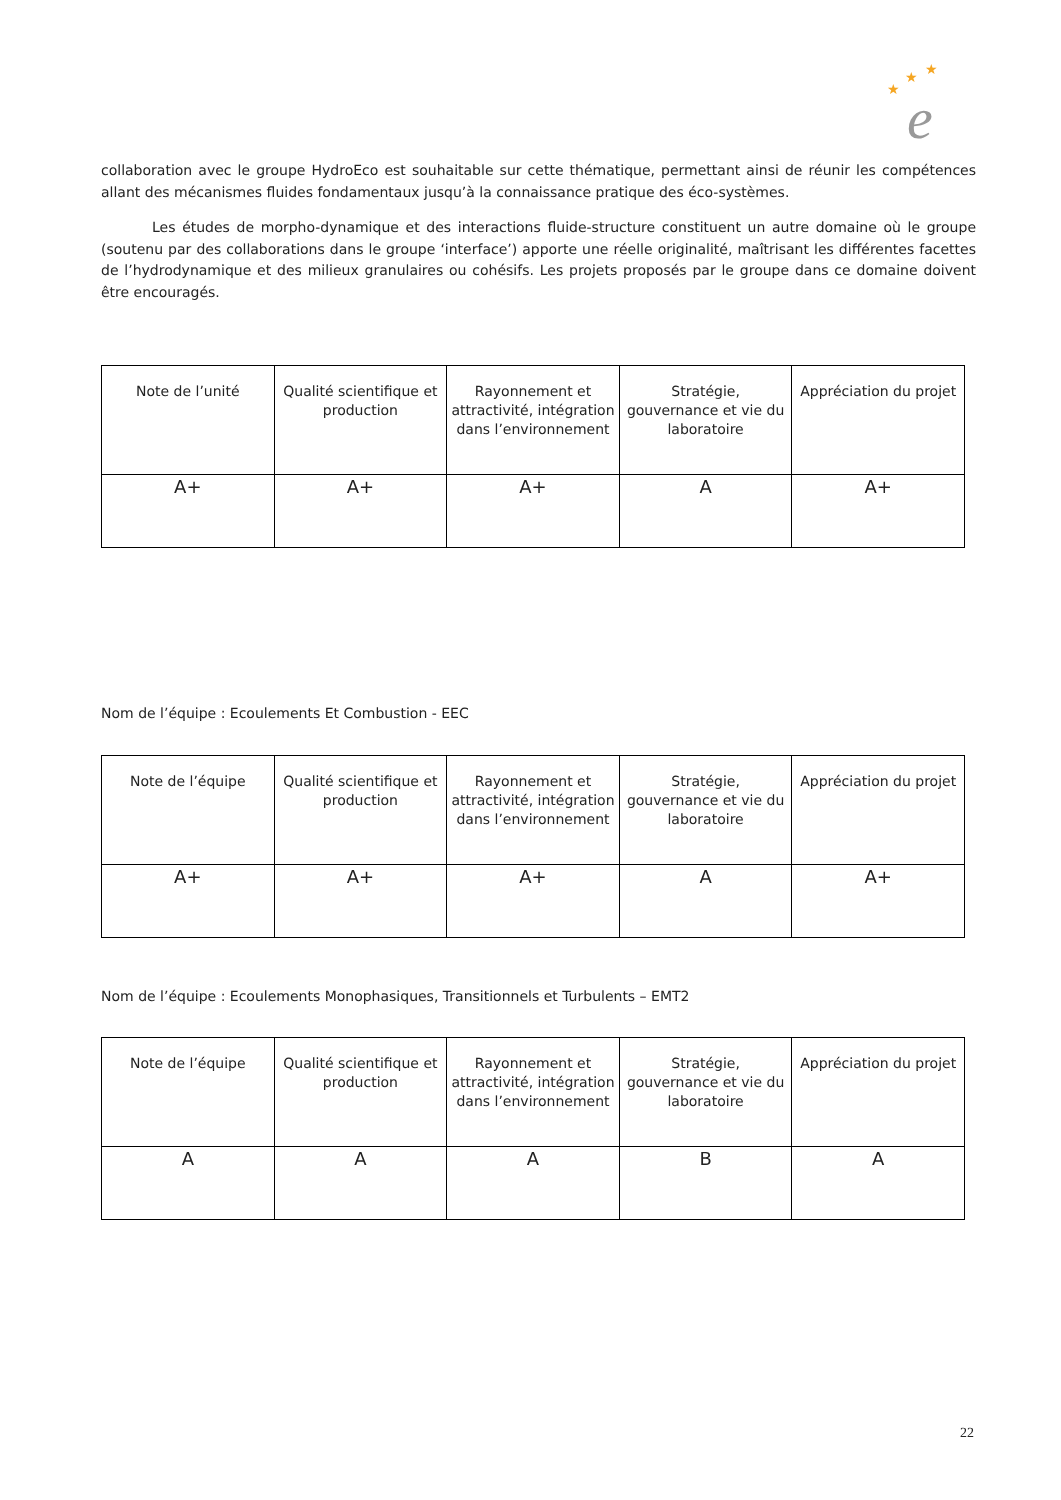★
★
★
e
collaboration avec le groupe HydroEco est souhaitable sur cette thématique, permettant ainsi de réunir les compétences allant des mécanismes fluides fondamentaux jusqu’à la connaissance pratique des éco-systèmes.
Les études de morpho-dynamique et des interactions fluide-structure constituent un autre domaine où le groupe (soutenu par des collaborations dans le groupe ‘interface’) apporte une réelle originalité, maîtrisant les différentes facettes de l’hydrodynamique et des milieux granulaires ou cohésifs. Les projets proposés par le groupe dans ce domaine doivent être encouragés.
| Note de l’unité | Qualité scientifique et production | Rayonnement et attractivité, intégration dans l’environnement | Stratégie, gouvernance et vie du laboratoire | Appréciation du projet |
| A+ | A+ | A+ | A | A+ |
Nom de l’équipe : Ecoulements Et Combustion - EEC
| Note de l’équipe | Qualité scientifique et production | Rayonnement et attractivité, intégration dans l’environnement | Stratégie, gouvernance et vie du laboratoire | Appréciation du projet |
| A+ | A+ | A+ | A | A+ |
Nom de l’équipe : Ecoulements Monophasiques, Transitionnels et Turbulents – EMT2
| Note de l’équipe | Qualité scientifique et production | Rayonnement et attractivité, intégration dans l’environnement | Stratégie, gouvernance et vie du laboratoire | Appréciation du projet |
| A | A | A | B | A |
22